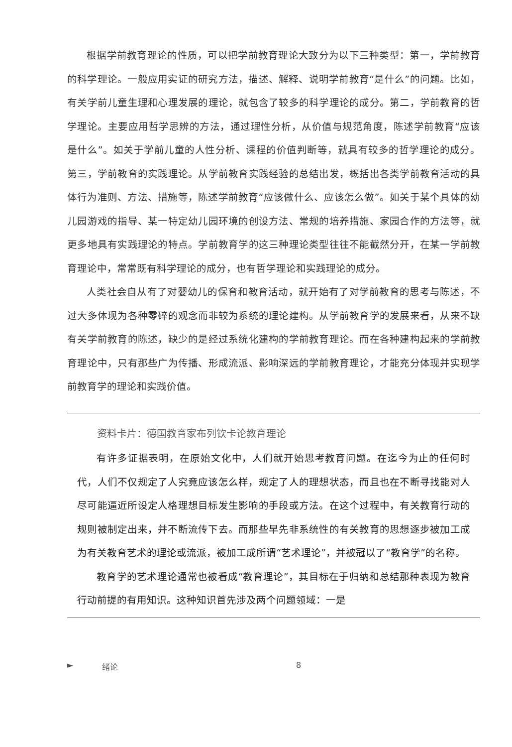根据学前教育理论的性质，可以把学前教育理论大致分为以下三种类型：第一，学前教育的科学理论。一般应用实证的研究方法，描述、解释、说明学前教育“是什么”的问题。比如，有关学前儿童生理和心理发展的理论，就包含了较多的科学理论的成分。第二，学前教育的哲学理论。主要应用哲学思辨的方法，通过理性分析，从价值与规范角度，陈述学前教育“应该是什么”。如关于学前儿童的人性分析、课程的价值判断等，就具有较多的哲学理论的成分。第三，学前教育的实践理论。从学前教育实践经验的总结出发，概括出各类学前教育活动的具体行为准则、方法、措施等，陈述学前教育“应该做什么、应该怎么做”。如关于某个具体的幼儿园游戏的指导、某一特定幼儿园环境的创设方法、常规的培养措施、家园合作的方法等，就更多地具有实践理论的特点。学前教育学的这三种理论类型往往不能截然分开，在某一学前教育理论中，常常既有科学理论的成分，也有哲学理论和实践理论的成分。
人类社会自从有了对婴幼儿的保育和教育活动，就开始有了对学前教育的思考与陈述，不过大多体现为各种零碎的观念而非较为系统的理论建构。从学前教育学的发展来看，从来不缺有关学前教育的陈述，缺少的是经过系统化建构的学前教育理论。而在各种建构起来的学前教育理论中，只有那些广为传播、形成流派、影响深远的学前教育理论，才能充分体现并实现学前教育学的理论和实践价值。
资料卡片：德国教育家布列钦卡论教育理论
有许多证据表明，在原始文化中，人们就开始思考教育问题。在迄今为止的任何时代，人们不仅规定了人究竟应该怎么样，规定了人的理想状态，而且也在不断寻找能对人尽可能逼近所设定人格理想目标发生影响的手段或方法。在这个过程中，有关教育行动的规则被制定出来，并不断流传下去。而那些早先非系统性的有关教育的思想逐步被加工成为有关教育艺术的理论或流派，被加工成所谓“艺术理论”，并被冠以了“教育学”的名称。
教育学的艺术理论通常也被看成“教育理论”，其目标在于归纳和总结那种表现为教育行动前提的有用知识。这种知识首先涉及两个问题领域：一是
► 绪论 8